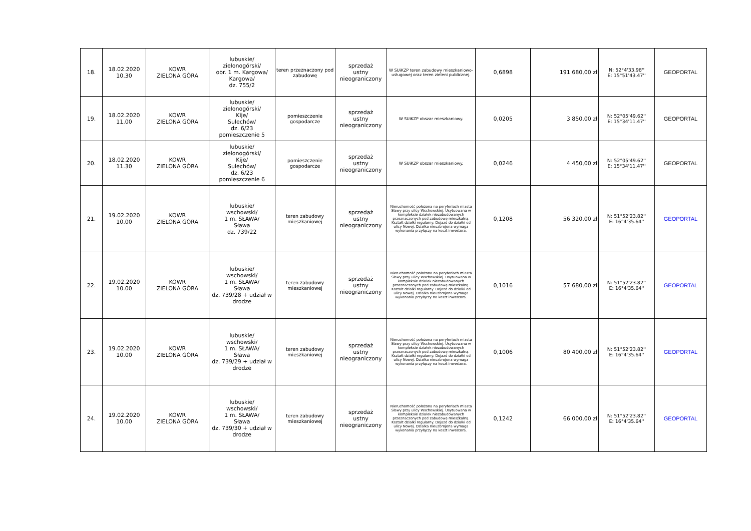| 18. | 18.02.2020 10.30 | KOWR ZIELONA GÓRA | lubuskie/ zielonogórski/ obr. 1 m. Kargowa/ Kargowa/ dz. 755/2 | teren przeznaczony pod zabudowę | sprzedaż ustny nieograniczony | W SUiKZP teren zabudowy mieszkaniowo-usługowej oraz teren zieleni publicznej. | 0,6898 | 191 680,00 zł | N: 52°4'33.98'' E: 15°51'43.47'' | GEOPORTAL |
| 19. | 18.02.2020 11.00 | KOWR ZIELONA GÓRA | lubuskie/ zielonogórski/ Kije/ Sulechów/ dz. 6/23 pomieszczenie 5 | pomieszczenie gospodarcze | sprzedaż ustny nieograniczony | W SUiKZP obszar mieszkaniowy. | 0,0205 | 3 850,00 zł | N: 52°05'49.62'' E: 15°34'11.47'' | GEOPORTAL |
| 20. | 18.02.2020 11.30 | KOWR ZIELONA GÓRA | lubuskie/ zielonogórski/ Kije/ Sulechów/ dz. 6/23 pomieszczenie 6 | pomieszczenie gospodarcze | sprzedaż ustny nieograniczony | W SUiKZP obszar mieszkaniowy. | 0,0246 | 4 450,00 zł | N: 52°05'49.62'' E: 15°34'11.47'' | GEOPORTAL |
| 21. | 19.02.2020 10.00 | KOWR ZIELONA GÓRA | lubuskie/ wschowski/ 1 m. SŁAWA/ Sława dz. 739/22 | teren zabudowy mieszkaniowej | sprzedaż ustny nieograniczony | Nieruchomość położona na peryferiach miasta Sławy przy ulicy Wschowskiej. Usytuowana w kompleksie działek niezabudowanych przeznaczonych pod zabudowę mieszkalną. Kształt działki regularny. Dojazd do działki od ulicy Nowej. Działka nieuzbrojona wymaga wykonania przyłączy na koszt inwestora. | 0,1208 | 56 320,00 zł | N: 51°52'23.82'' E: 16°4'35.64'' | GEOPORTAL |
| 22. | 19.02.2020 10.00 | KOWR ZIELONA GÓRA | lubuskie/ wschowski/ 1 m. SŁAWA/ Sława dz. 739/28 + udział w drodze | teren zabudowy mieszkaniowej | sprzedaż ustny nieograniczony | Nieruchomość położona na peryferiach miasta Sławy przy ulicy Wschowskiej. Usytuowana w kompleksie działek niezabudowanych przeznaczonych pod zabudowę mieszkalną. Kształt działki regularny. Dojazd do działki od ulicy Nowej. Działka nieuzbrojona wymaga wykonania przyłączy na koszt inwestora. | 0,1016 | 57 680,00 zł | N: 51°52'23.82'' E: 16°4'35.64'' | GEOPORTAL |
| 23. | 19.02.2020 10.00 | KOWR ZIELONA GÓRA | lubuskie/ wschowski/ 1 m. SŁAWA/ Sława dz. 739/29 + udział w drodze | teren zabudowy mieszkaniowej | sprzedaż ustny nieograniczony | Nieruchomość położona na peryferiach miasta Sławy przy ulicy Wschowskiej. Usytuowana w kompleksie działek niezabudowanych przeznaczonych pod zabudowę mieszkalną. Kształt działki regularny. Dojazd do działki od ulicy Nowej. Działka nieuzbrojona wymaga wykonania przyłączy na koszt inwestora. | 0,1006 | 80 400,00 zł | N: 51°52'23.82'' E: 16°4'35.64'' | GEOPORTAL |
| 24. | 19.02.2020 10.00 | KOWR ZIELONA GÓRA | lubuskie/ wschowski/ 1 m. SŁAWA/ Sława dz. 739/30 + udział w drodze | teren zabudowy mieszkaniowej | sprzedaż ustny nieograniczony | Nieruchomość położona na peryferiach miasta Sławy przy ulicy Wschowskiej. Usytuowana w kompleksie działek niezabudowanych przeznaczonych pod zabudowę mieszkalną. Kształt działki regularny. Dojazd do działki od ulicy Nowej. Działka nieuzbrojona wymaga wykonania przyłączy na koszt inwestora. | 0,1242 | 66 000,00 zł | N: 51°52'23.82'' E: 16°4'35.64'' | GEOPORTAL |